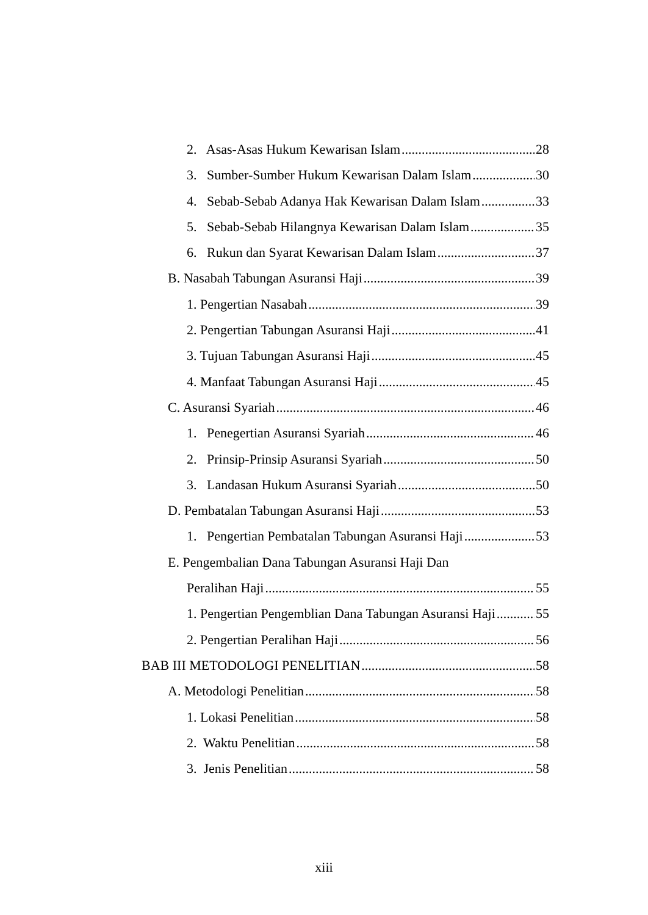2. Asas-Asas Hukum Kewarisan Islam 28
3. Sumber-Sumber Hukum Kewarisan Dalam Islam 30
4. Sebab-Sebab Adanya Hak Kewarisan Dalam Islam 33
5. Sebab-Sebab Hilangnya Kewarisan Dalam Islam 35
6. Rukun dan Syarat Kewarisan Dalam Islam 37
B. Nasabah Tabungan Asuransi Haji 39
1. Pengertian Nasabah 39
2. Pengertian Tabungan Asuransi Haji 41
3. Tujuan Tabungan Asuransi Haji 45
4. Manfaat Tabungan Asuransi Haji 45
C. Asuransi Syariah 46
1. Penegertian Asuransi Syariah 46
2. Prinsip-Prinsip Asuransi Syariah 50
3. Landasan Hukum Asuransi Syariah 50
D. Pembatalan Tabungan Asuransi Haji 53
1. Pengertian Pembatalan Tabungan Asuransi Haji 53
E. Pengembalian Dana Tabungan Asuransi Haji Dan
Peralihan Haji 55
1. Pengertian Pengemblian Dana Tabungan Asuransi Haji 55
2. Pengertian Peralihan Haji 56
BAB III METODOLOGI PENELITIAN 58
A. Metodologi Penelitian 58
1. Lokasi Penelitian 58
2. Waktu Penelitian 58
3. Jenis Penelitian 58
xiii